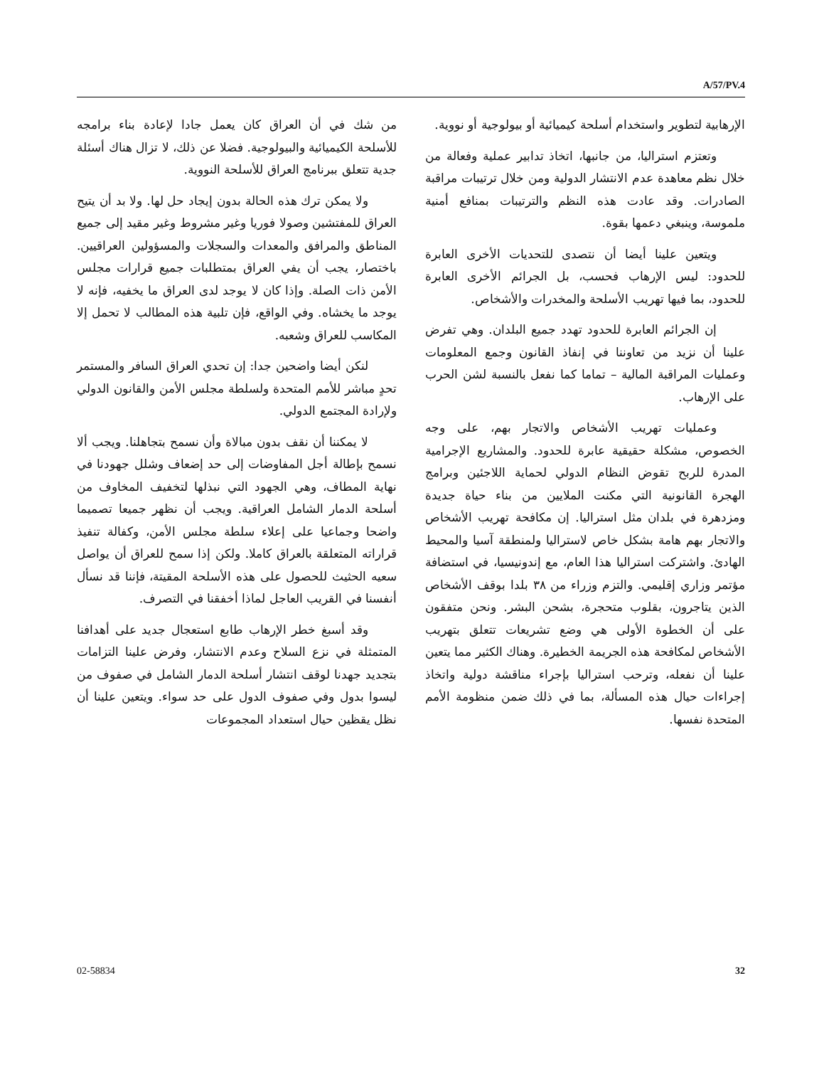A/57/PV.4
من شك في أن العراق كان يعمل جادا لإعادة بناء برامجه للأسلحة الكيميائية والبيولوجية. فضلا عن ذلك، لا تزال هناك أسئلة جدية تتعلق ببرنامج العراق للأسلحة النووية.
ولا يمكن ترك هذه الحالة بدون إيجاد حل لها. ولا بد أن يتيح العراق للمفتشين وصولا فوريا وغير مشروط وغير مقيد إلى جميع المناطق والمرافق والمعدات والسجلات والمسؤولين العراقيين. باختصار، يجب أن يفي العراق بمتطلبات جميع قرارات مجلس الأمن ذات الصلة. وإذا كان لا يوجد لدى العراق ما يخفيه، فإنه لا يوجد ما يخشاه. وفي الواقع، فإن تلبية هذه المطالب لا تحمل إلا المكاسب للعراق وشعبه.
لنكن أيضا واضحين جدا: إن تحدي العراق السافر والمستمر تحدٍ مباشر للأمم المتحدة ولسلطة مجلس الأمن والقانون الدولي ولإرادة المجتمع الدولي.
لا يمكننا أن نقف بدون مبالاة وأن نسمح بتجاهلنا. ويجب ألا نسمح بإطالة أجل المفاوضات إلى حد إضعاف وشلل جهودنا في نهاية المطاف، وهي الجهود التي نبذلها لتخفيف المخاوف من أسلحة الدمار الشامل العراقية. ويجب أن نظهر جميعا تصميما واضحا وجماعيا على إعلاء سلطة مجلس الأمن، وكفالة تنفيذ قراراته المتعلقة بالعراق كاملا. ولكن إذا سمح للعراق أن يواصل سعيه الحثيث للحصول على هذه الأسلحة المقيتة، فإننا قد نسأل أنفسنا في القريب العاجل لماذا أخفقنا في التصرف.
وقد أسبغ خطر الإرهاب طابع استعجال جديد على أهدافنا المتمثلة في نزع السلاح وعدم الانتشار، وفرض علينا التزامات بتجديد جهدنا لوقف انتشار أسلحة الدمار الشامل في صفوف من ليسوا بدول وفي صفوف الدول على حد سواء. ويتعين علينا أن نظل يقظين حيال استعداد المجموعات
الإرهابية لتطوير واستخدام أسلحة كيميائية أو بيولوجية أو نووية.
وتعتزم استراليا، من جانبها، اتخاذ تدابير عملية وفعالة من خلال نظم معاهدة عدم الانتشار الدولية ومن خلال ترتيبات مراقبة الصادرات. وقد عادت هذه النظم والترتيبات بمنافع أمنية ملموسة، وينبغي دعمها بقوة.
ويتعين علينا أيضا أن نتصدى للتحديات الأخرى العابرة للحدود: ليس الإرهاب فحسب، بل الجرائم الأخرى العابرة للحدود، بما فيها تهريب الأسلحة والمخدرات والأشخاص.
إن الجرائم العابرة للحدود تهدد جميع البلدان. وهي تفرض علينا أن نزيد من تعاوننا في إنفاذ القانون وجمع المعلومات وعمليات المراقبة المالية – تماما كما نفعل بالنسبة لشن الحرب على الإرهاب.
وعمليات تهريب الأشخاص والاتجار بهم، على وجه الخصوص، مشكلة حقيقية عابرة للحدود. والمشاريع الإجرامية المدرة للربح تقوض النظام الدولي لحماية اللاجئين وبرامج الهجرة القانونية التي مكنت الملايين من بناء حياة جديدة ومزدهرة في بلدان مثل استراليا. إن مكافحة تهريب الأشخاص والاتجار بهم هامة بشكل خاص لاستراليا ولمنطقة آسيا والمحيط الهادئ. واشتركت استراليا هذا العام، مع إندونيسيا، في استضافة مؤتمر وزاري إقليمي. والتزم وزراء من ٣٨ بلدا بوقف الأشخاص الذين يتاجرون، بقلوب متحجرة، بشحن البشر. ونحن متفقون على أن الخطوة الأولى هي وضع تشريعات تتعلق بتهريب الأشخاص لمكافحة هذه الجريمة الخطيرة. وهناك الكثير مما يتعين علينا أن نفعله، وترحب استراليا بإجراء مناقشة دولية واتخاذ إجراءات حيال هذه المسألة، بما في ذلك ضمن منظومة الأمم المتحدة نفسها.
02-58834 32